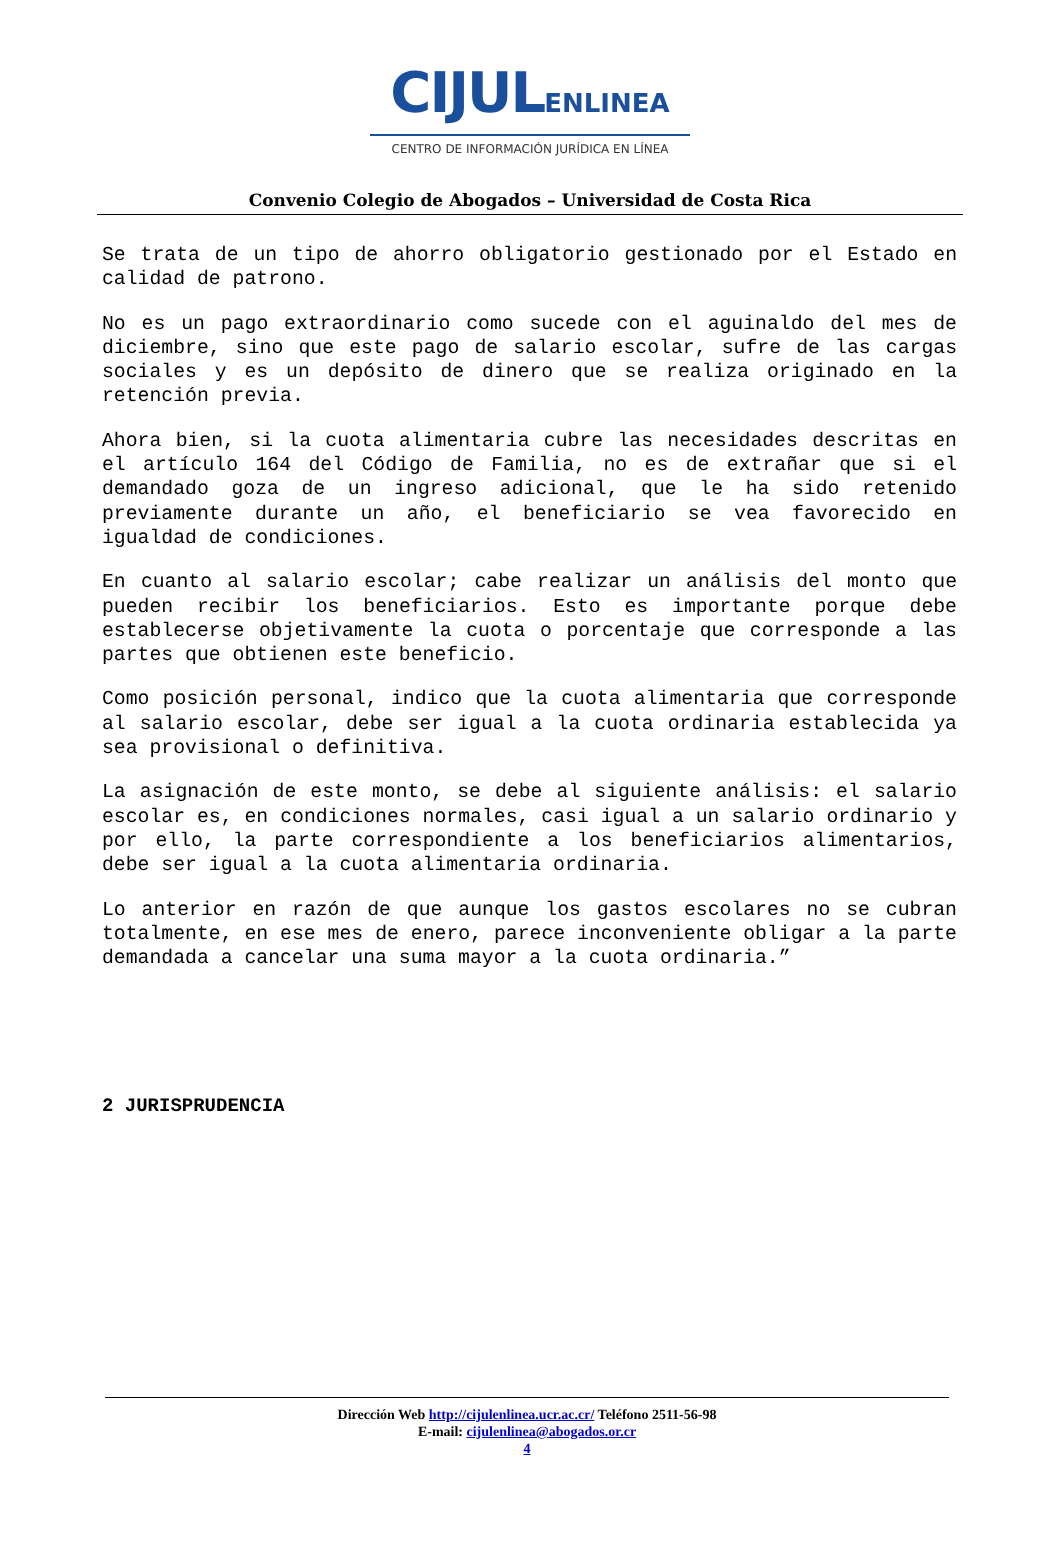CIJULENLINEA
CENTRO DE INFORMACIÓN JURÍDICA EN LÍNEA
Convenio Colegio de Abogados – Universidad de Costa Rica
Se trata de un tipo de ahorro obligatorio gestionado por el Estado en calidad de patrono.
No es un pago extraordinario como sucede con el aguinaldo del mes de diciembre, sino que este pago de salario escolar, sufre de las cargas sociales y es un depósito de dinero que se realiza originado en la retención previa.
Ahora bien, si la cuota alimentaria cubre las necesidades descritas en el artículo 164 del Código de Familia, no es de extrañar que si el demandado goza de un ingreso adicional, que le ha sido retenido previamente durante un año, el beneficiario se vea favorecido en igualdad de condiciones.
En cuanto al salario escolar; cabe realizar un análisis del monto que pueden recibir los beneficiarios. Esto es importante porque debe establecerse objetivamente la cuota o porcentaje que corresponde a las partes que obtienen este beneficio.
Como posición personal, indico que la cuota alimentaria que corresponde al salario escolar, debe ser igual a la cuota ordinaria establecida ya sea provisional o definitiva.
La asignación de este monto, se debe al siguiente análisis: el salario escolar es, en condiciones normales, casi igual a un salario ordinario y por ello, la parte correspondiente a los beneficiarios alimentarios, debe ser igual a la cuota alimentaria ordinaria.
Lo anterior en razón de que aunque los gastos escolares no se cubran totalmente, en ese mes de enero, parece inconveniente obligar a la parte demandada a cancelar una suma mayor a la cuota ordinaria.”
2 JURISPRUDENCIA
Dirección Web http://cijulenlinea.ucr.ac.cr/ Teléfono 2511-56-98
E-mail: cijulenlinea@abogados.or.cr
4